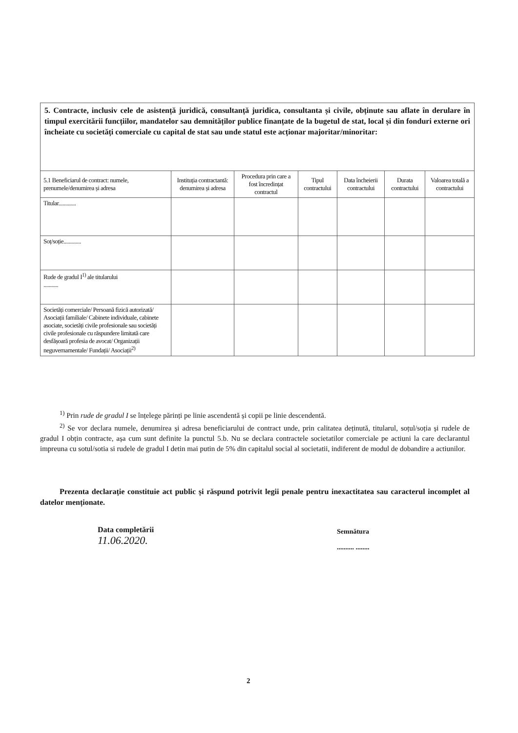5. Contracte, inclusiv cele de asistență juridică, consultanță juridica, consultanta și civile, obținute sau aflate în derulare în timpul exercitării funcțiilor, mandatelor sau demnităților publice finanțate de la bugetul de stat, local și din fonduri externe ori încheiate cu societăți comerciale cu capital de stat sau unde statul este acționar majoritar/minoritar:
| 5.1 Beneficiarul de contract: numele, prenumele/denumirea și adresa | Instituția contractantă: denumirea și adresa | Procedura prin care a fost încredințat contractul | Tipul contractului | Data încheierii contractului | Durata contractului | Valoarea totală a contractului |
| --- | --- | --- | --- | --- | --- | --- |
| Titular............. | | | | | | |
| Soț/soție............. | | | | | | |
| Rude de gradul I<sup>1)</sup> ale titularului ........... | | | | | | |
| Societăți comerciale/ Persoană fizică autorizată/ Asociații familiale/ Cabinete individuale, cabinete asociate, societăți civile profesionale sau societăți civile profesionale cu răspundere limitată care desfășoară profesia de avocat/ Organizații neguvernamentale/ Fundații/ Asociații<sup>2)</sup> | | | | | | |
<sup>1)</sup> Prin rude de gradul I se înțelege părinți pe linie ascendentă și copii pe linie descendentă.
<sup>2)</sup> Se vor declara numele, denumirea și adresa beneficiarului de contract unde, prin calitatea deținută, titularul, soțul/soția și rudele de gradul I obțin contracte, așa cum sunt definite la punctul 5.b. Nu se declara contractele societatilor comerciale pe actiuni la care declarantul impreuna cu sotul/sotia si rudele de gradul I detin mai putin de 5% din capitalul social al societatii, indiferent de modul de dobandire a actiunilor.
Prezenta declarație constituie act public și răspund potrivit legii penale pentru inexactitatea sau caracterul incomplet al datelor menționate.
Data completării
11.06.2020.
Semnătura
.......... ........
2